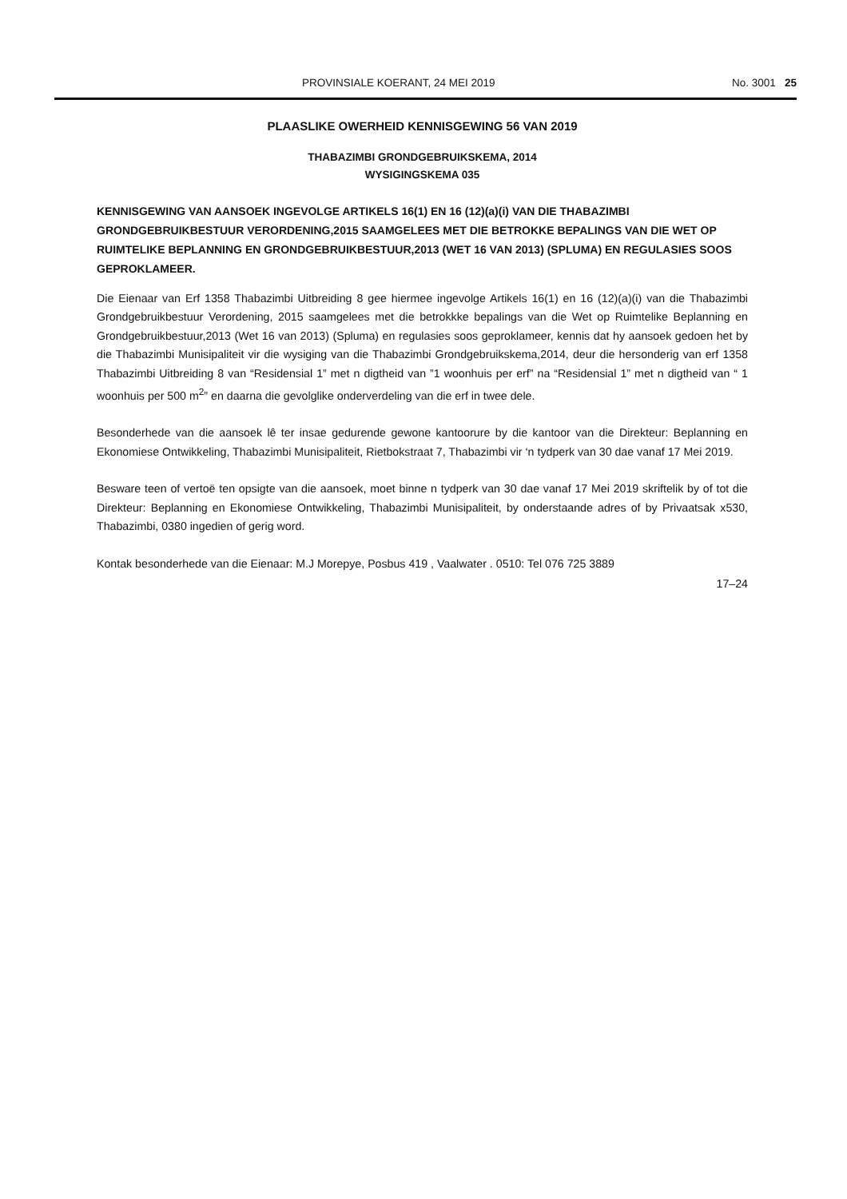PROVINSIALE KOERANT, 24 MEI 2019 No. 3001 25
PLAASLIKE OWERHEID KENNISGEWING 56 VAN 2019
THABAZIMBI GRONDGEBRUIKSKEMA, 2014
WYSIGINGSKEMA 035
KENNISGEWING VAN AANSOEK INGEVOLGE ARTIKELS 16(1) EN 16 (12)(a)(i) VAN DIE THABAZIMBI GRONDGEBRUIKBESTUUR VERORDENING,2015 SAAMGELEES MET DIE BETROKKE BEPALINGS VAN DIE WET OP RUIMTELIKE BEPLANNING EN GRONDGEBRUIKBESTUUR,2013 (WET 16 VAN 2013) (SPLUMA) EN REGULASIES SOOS GEPROKLAMEER.
Die Eienaar van Erf 1358 Thabazimbi Uitbreiding 8 gee hiermee ingevolge Artikels 16(1) en 16 (12)(a)(i) van die Thabazimbi Grondgebruikbestuur Verordening, 2015 saamgelees met die betrokkke bepalings van die Wet op Ruimtelike Beplanning en Grondgebruikbestuur,2013 (Wet 16 van 2013) (Spluma) en regulasies soos geproklameer, kennis dat hy aansoek gedoen het by die Thabazimbi Munisipaliteit vir die wysiging van die Thabazimbi Grondgebruikskema,2014, deur die hersonderig van erf 1358 Thabazimbi Uitbreiding 8 van “Residensial 1” met n digtheid van ”1 woonhuis per erf” na “Residensial 1” met n digtheid van “ 1 woonhuis per 500 m<sup>2</sup>” en daarna die gevolglike onderverdeling van die erf in twee dele.
Besonderhede van die aansoek lê ter insae gedurende gewone kantoorure by die kantoor van die Direkteur: Beplanning en Ekonomiese Ontwikkeling, Thabazimbi Munisipaliteit, Rietbokstraat 7, Thabazimbi vir ‘n tydperk van 30 dae vanaf 17 Mei 2019.
Besware teen of vertoë ten opsigte van die aansoek, moet binne n tydperk van 30 dae vanaf 17 Mei 2019 skriftelik by of tot die Direkteur: Beplanning en Ekonomiese Ontwikkeling, Thabazimbi Munisipaliteit, by onderstaande adres of by Privaatsak x530, Thabazimbi, 0380 ingedien of gerig word.
Kontak besonderhede van die Eienaar: M.J Morepye, Posbus 419 , Vaalwater . 0510: Tel 076 725 3889
17–24